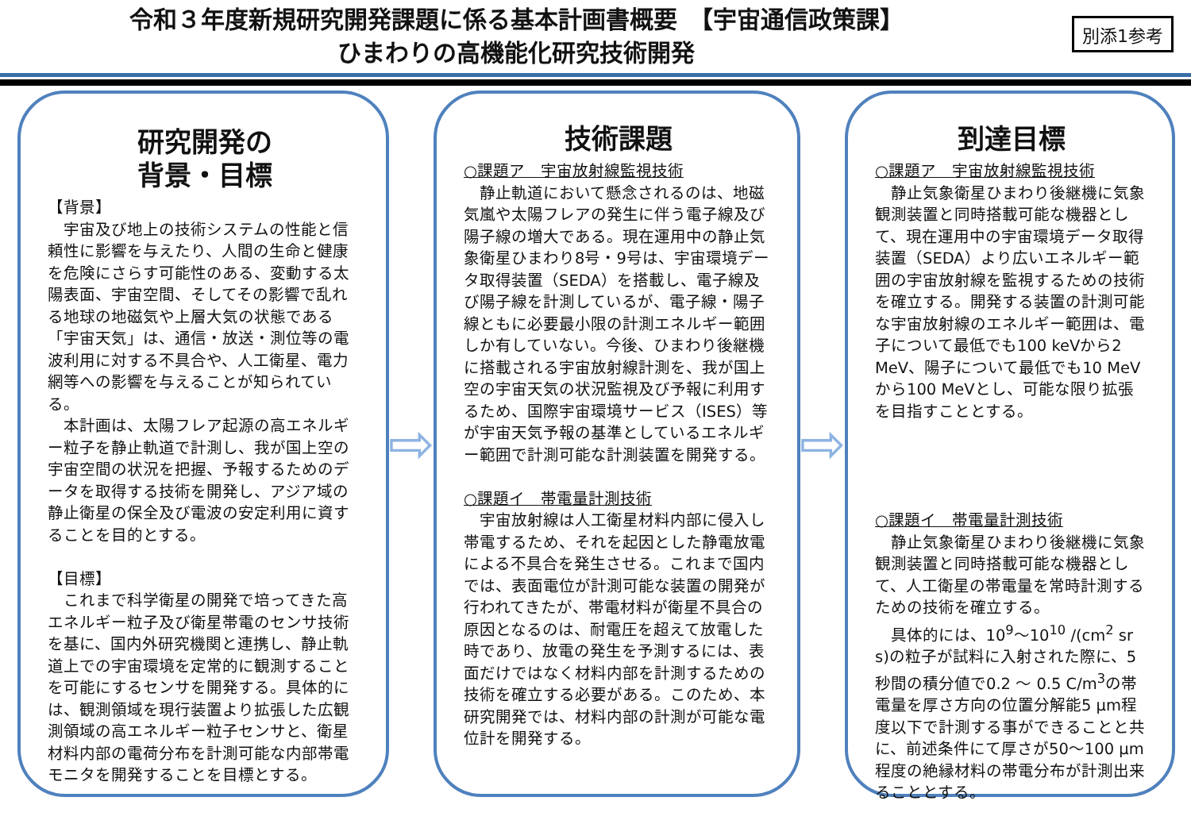令和３年度新規研究開発課題に係る基本計画書概要　【宇宙通信政策課】
ひまわりの高機能化研究技術開発
別添1参考
研究開発の
背景・目標
【背景】
宇宙及び地上の技術システムの性能と信頼性に影響を与えたり、人間の生命と健康を危険にさらす可能性のある、変動する太陽表面、宇宙空間、そしてその影響で乱れる地球の地磁気や上層大気の状態である「宇宙天気」は、通信・放送・測位等の電波利用に対する不具合や、人工衛星、電力網等への影響を与えることが知られている。
本計画は、太陽フレア起源の高エネルギー粒子を静止軌道で計測し、我が国上空の宇宙空間の状況を把握、予報するためのデータを取得する技術を開発し、アジア域の静止衛星の保全及び電波の安定利用に資することを目的とする。
【目標】
これまで科学衛星の開発で培ってきた高エネルギー粒子及び衛星帯電のセンサ技術を基に、国内外研究機関と連携し、静止軌道上での宇宙環境を定常的に観測することを可能にするセンサを開発する。具体的には、観測領域を現行装置より拡張した広観測領域の高エネルギー粒子センサと、衛星材料内部の電荷分布を計測可能な内部帯電モニタを開発することを目標とする。
⇨
技術課題
○課題ア　宇宙放射線監視技術
静止軌道において懸念されるのは、地磁気嵐や太陽フレアの発生に伴う電子線及び陽子線の増大である。現在運用中の静止気象衛星ひまわり8号・9号は、宇宙環境データ取得装置（SEDA）を搭載し、電子線及び陽子線を計測しているが、電子線・陽子線ともに必要最小限の計測エネルギー範囲しか有していない。今後、ひまわり後継機に搭載される宇宙放射線計測を、我が国上空の宇宙天気の状況監視及び予報に利用するため、国際宇宙環境サービス（ISES）等が宇宙天気予報の基準としているエネルギー範囲で計測可能な計測装置を開発する。
○課題イ　帯電量計測技術
宇宙放射線は人工衛星材料内部に侵入し帯電するため、それを起因とした静電放電による不具合を発生させる。これまで国内では、表面電位が計測可能な装置の開発が行われてきたが、帯電材料が衛星不具合の原因となるのは、耐電圧を超えて放電した時であり、放電の発生を予測するには、表面だけではなく材料内部を計測するための技術を確立する必要がある。このため、本研究開発では、材料内部の計測が可能な電位計を開発する。
⇨
到達目標
○課題ア　宇宙放射線監視技術
静止気象衛星ひまわり後継機に気象観測装置と同時搭載可能な機器として、現在運用中の宇宙環境データ取得装置（SEDA）より広いエネルギー範囲の宇宙放射線を監視するための技術を確立する。開発する装置の計測可能な宇宙放射線のエネルギー範囲は、電子について最低でも100 keVから2 MeV、陽子について最低でも10 MeVから100 MeVとし、可能な限り拡張を目指すこととする。
○課題イ　帯電量計測技術
静止気象衛星ひまわり後継機に気象観測装置と同時搭載可能な機器として、人工衛星の帯電量を常時計測するための技術を確立する。
具体的には、10<sup>9</sup>～10<sup>10</sup> /(cm<sup>2</sup> sr s)の粒子が試料に入射された際に、5秒間の積分値で0.2 ～ 0.5 C/m<sup>3</sup>の帯電量を厚さ方向の位置分解能5 μm程度以下で計測する事ができることと共に、前述条件にて厚さが50～100 μm程度の絶縁材料の帯電分布が計測出来ることとする。